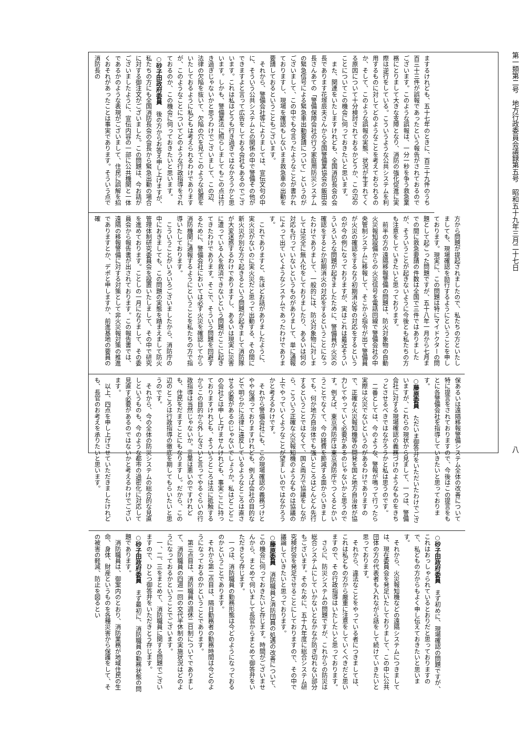第一類第二号　地方行政委員会議録第五号　昭和五十九年三月二十七日
八
まするけれども、五十七年のときに、百三十九件のうち百三十三件が誤報であったという報告がされておるのでございます。このような誤報は、一分一秒を争う救急業務にとりまして大きな支障となり、消防の強化促進に実際は逆行をしている。こういうような公共システムを利用するものに対してどのようなことを考えておられるのか、そして、このような誤報の実態、状況が生まれてくる原因について十分検討されておるかどうか、この辺のことについてこの機会に伺っておきたいと思います。
　また、関連をいたしますけれども、全国消防長会の会長であります花塚辰夫さんから全国警備業協会の飯田会長さんあての「警備保障会社の行う家庭用防災システムの緊急信号による緊急車出動要請について」というのがございまして、この中でも今言ったようなことが書かれておりますし、現場を確認もしないまま救急車の出動を要請しておるということもございます。
　それから、警備会社等によりましては、宣伝文句の中に、そういう公共システムとの関係の中で警備その他ができますよと言って広告をしておる会社もあるのでございます。これは私はどうも行き過ぎではなかろうかと思います。しかも、警備業法に照らしましてもこの点は行き過ぎじゃないかと思うわけでございまして、この辺、法律の欠陥を抜いて、欠陥の穴を見てこのような処置をいたしておるように私どもは考えられるわけでありますが、このようなことについてどのような行政指導をされておるのか、この機会に伺っておきたいと思います。
○砂子田政府委員　後の方からお答え申し上げますが、私たちの方にも全国消防長会の会長から緊急出動の場合に対する御注文がございました。この問題は、今お話がございましたように、宣伝内容の一部に公共機関と一体であるかのような表現がございまして、住民に誤解を招くおそれがあったことは事実であります。そういう点で消防長の
方から問題が提起されましたので、私たちの方といたしましても、現場確認を励行するようにということを申しております。現実に、この問題は特にマイドクターの問題として起こった問題ですが、五十八年一月から七月までの間に救急要請の件数は全国で三件ではありましたが、そういうことが起きないように今後とも私たちの方も注意をしていきたいと思っております。
　前半の方の遠隔移報警備の問題は、防火対象物の自動火災報知設備からの火災信号を電話回線で警備会社の中央管制システムに移報して、そこから指令が出て警備員が火災の確認をするなり初期消火等の対応をするというのが今の例になっておりますが、実はこれは最近そういういろいろな問題が起きましたために、警備員が火災の確認をするとか初期消火の対応をするということになったわけでありまして、一般的には、防火対象物に対しましては完全に無人化をしておりましたり、あるいは何の対応も行っていないというものがありまして、単に通報によって出ていくようなシステムであったわけであります。
　これでありますと、先ほどお話がありましたように、実火災がないのに実火災だと思って出動する、その間に新火災が別な方で起きるという問題が起きまして消防隊が大変迷惑するわけでありますし、あるいは現実に災害に遭っている人を救済できないという問題がここに起きてきたわけであります。そこで、そういう問題を回避するために、警備会社においては必ず火災を確認してから消防機関に通報するようにということを私たちの方で指導いたしております。
　こういうことがいろいろございましたから、消防庁の中におきましても、この問題の実態を踏まえまして防火管理体制研究委員会を設置いたしまして、その中で研究を進めております。ことしの一月になりまして、その委員会から報告書が出されております。この報告書では、遠隔の移報警備に対する対策として非火災報対策の推進でありますとか、デポと申しますか、前進基地の要員の確
保あるいは遠隔移報警備システム全体の改善について特に提言をされておりますので、今後はこの提言をもとに各警備会社を指導していきたいと思っております。
○藤原委員　ただいま御答弁をいただいたわけでございますが、これらの現状から見まして、一つは、警備会社に対する現場確認の義務づけのようなものをきちっとさせるべきではなかろうかと私は思うのです。
　二番としては、今のような、警報が鳴って行ったら実際は火災でないというのがあるわけでありますので、正確な火災報知機等の開発を国と地方自治体が協力してやっていく必要があるのじゃないかと思うのです。例えば、東京消防庁は東京消防庁でつくるとかいうことでなくて、今の経費を節減する面からいきましても、何か地方自治体でも強いところはどんどん先行するということではなくて、国と両方で協議をしながら、こういう正確な火災報知機のようなものは協議の上でやっていくようなことが望ましいのではなかろうかと考えるわけです。
　それから警備会社にも、この現場確認の義務づけとやや似通っておりますけれども、例えば会社の目的などで明らかに法律に違反しているようなところは直させる必要があるのじゃないでしょうか。私はどこどこの会社とは申し上げませんけれども、事実ここに持っておりますけれども、そういうところは法に抵触するからこの目的から外しなさいと言ってやるぐらいの行政指導は当然じゃないか。言葉は悪いのですけれども、住民をだますことにもなりますし。だから、この辺のところは行政指導の徹底を期してもらいたいと思うのです。
　それから、今の全体の防災システムの総合的な見直しというものも、今のような都市の過密化に対応して見直す必要があるのではないかと考えるわけでございます。
　以上、四点を申し上げさせていただきましたけれども、長官のお考えを承りたいと思います。
○砂子田政府委員　まず初めに、現場確認の問題ですが、これはおっしゃられているとおりだと思っておりますので、私どもの方からもよく申し伝えておきたいと思います。
　それから、火災報知機などの遠隔システムにつきましては、現在委員会を発足いたしておりまして、この中に公共団体の方の代表者も入れながら話をして続けていきたいと思っております。
　それから、違法なことをやっている者につきましては、これは私どもの方から厳重に注意をしていくべきだと思いますので、その行政指導はいたしたいと思っております。
　さらに、防災システムの問題ですが、これからの防災は総合システムにしていかないとなかなか防ぎ切れない部分もございます。そのために、五十九年度に総合システム研究検討会を発足させることにしておりますので、その中で議論していきたいと思っております。
○藤原委員　消防職員と消防団員の処遇の改善について、この機会に伺っておきたいと存じます。時間がございませんから、まとめて伺いまして長官からまとめて御答弁をいただきとう存じます。
　一つは、消防職員の勤務形態は今どのようになっておるのかということであります。
　それから第二点目は、隔日勤務者の勤務時間は今どのようになっておるのかということであります。
　第三点目は、消防職員の週休二日制についてでありまして、消防職員の四週一回の交代半休制の実施状況はどのようになっておるかということでございます。
　一、二、三をまとめて、消防職員に関する問題でございますので、ひとつ御答弁をいただきとう存じます。
○砂子田政府委員　まず最初に、消防職員の勤務状態の問題であります。
　消防職員は、御案内のとおり、消防業務が地域住民の生命、身体、財産というものを各種災害から保護をして、その被害の軽減、防止を図るとい